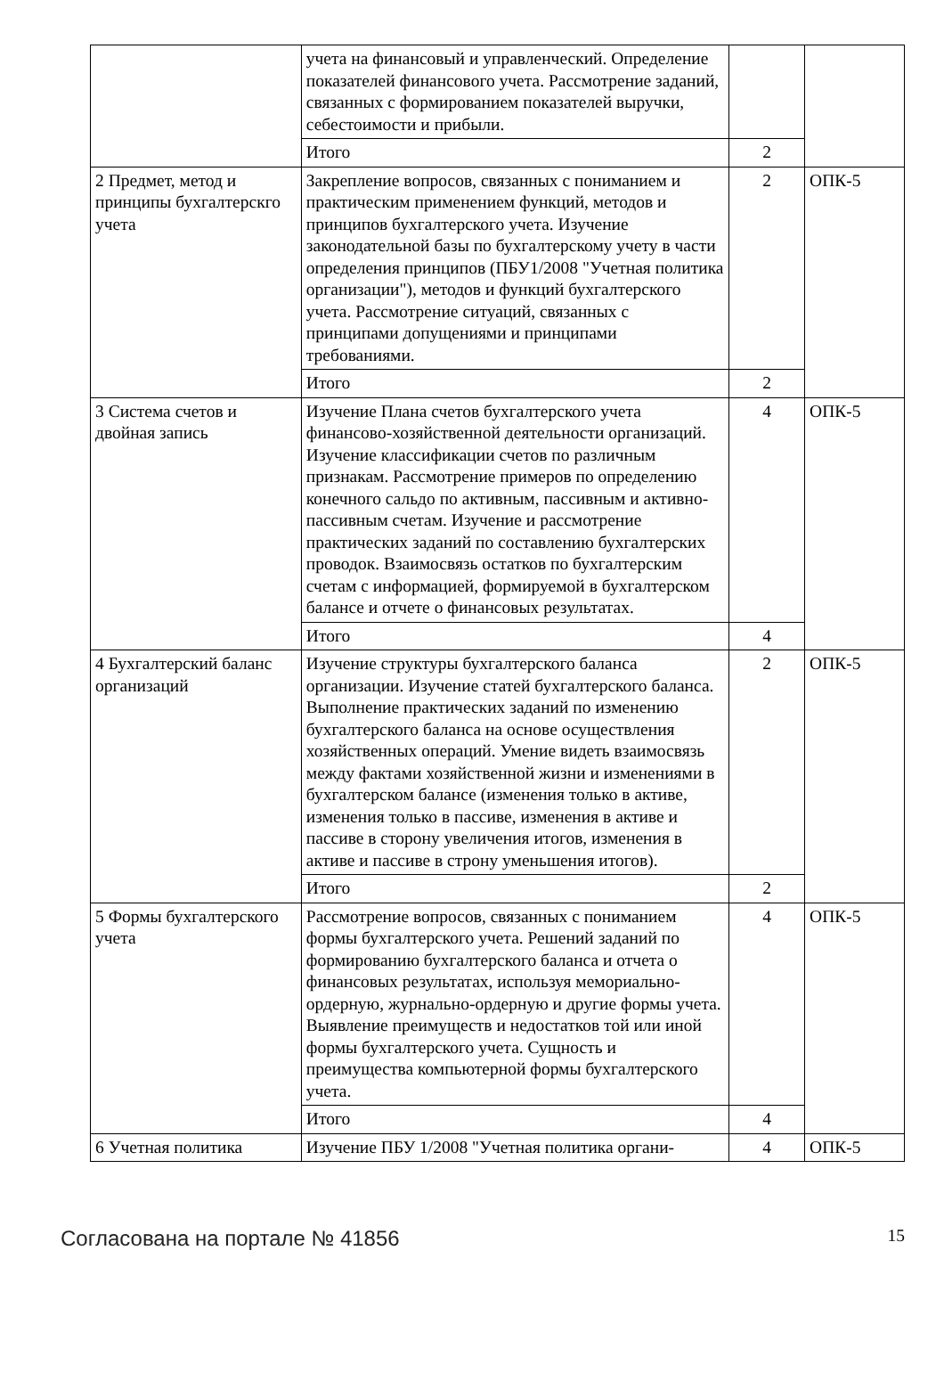| | учета на финансовый и управленческий. Определение показателей финансового учета. Рассмотрение заданий, связанных с формированием показателей выручки, себестоимости и прибыли. | | |
| | Итого | 2 | |
| 2 Предмет, метод и принципы бухгалтерскго учета | Закрепление вопросов, связанных с пониманием и практическим применением функций, методов и принципов бухгалтерского учета. Изучение законодательной базы по бухгалтерскому учету в части определения принципов (ПБУ1/2008 "Учетная политика организации"), методов и функций бухгалтерского учета. Рассмотрение ситуаций, связанных с принципами допущениями и принципами требованиями. | 2 | ОПК-5 |
| | Итого | 2 | |
| 3 Система счетов и двойная запись | Изучение Плана счетов бухгалтерского учета финансово-хозяйственной деятельности организаций. Изучение классификации счетов по различным признакам. Рассмотрение примеров по определению конечного сальдо по активным, пассивным и активно-пассивным счетам. Изучение и рассмотрение практических заданий по составлению бухгалтерских проводок. Взаимосвязь остатков по бухгалтерским счетам с информацией, формируемой в бухгалтерском балансе и отчете о финансовых результатах. | 4 | ОПК-5 |
| | Итого | 4 | |
| 4 Бухгалтерский баланс организаций | Изучение структуры бухгалтерского баланса организации. Изучение статей бухгалтерского баланса. Выполнение практических заданий по изменению бухгалтерского баланса на основе осуществления хозяйственных операций. Умение видеть взаимосвязь между фактами хозяйственной жизни и изменениями в бухгалтерском балансе (изменения только в активе, изменения только в пассиве, изменения в активе и пассиве в сторону увеличения итогов, изменения в активе и пассиве в строну уменьшения итогов). | 2 | ОПК-5 |
| | Итого | 2 | |
| 5 Формы бухгалтерского учета | Рассмотрение вопросов, связанных с пониманием формы бухгалтерского учета. Решений заданий по формированию бухгалтерского баланса и отчета о финансовых результатах, используя мемориально-ордерную, журнально-ордерную и другие формы учета. Выявление преимуществ и недостатков той или иной формы бухгалтерского учета. Сущность и преимущества компьютерной формы бухгалтерского учета. | 4 | ОПК-5 |
| | Итого | 4 | |
| 6 Учетная политика | Изучение ПБУ 1/2008 "Учетная политика органи- | 4 | ОПК-5 |
Согласована на портале № 41856 15